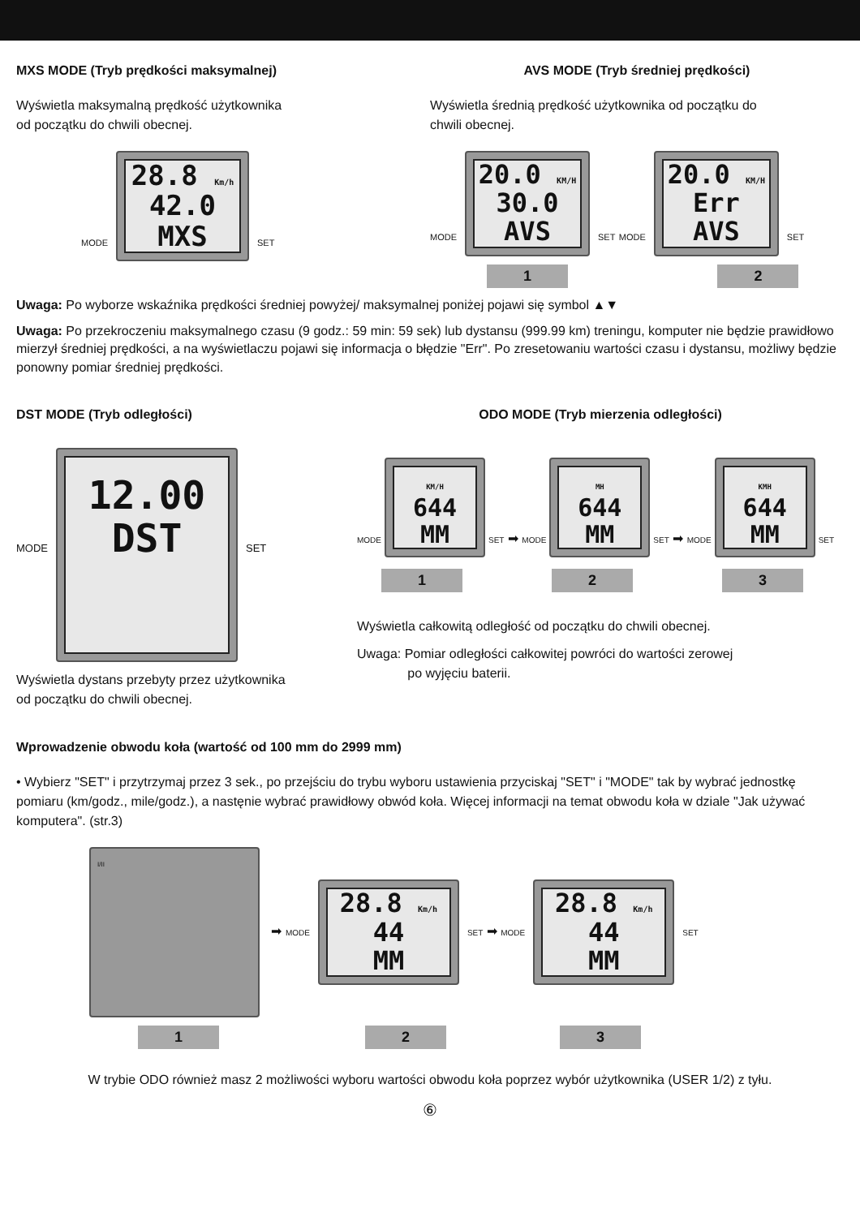MXS MODE (Tryb prędkości maksymalnej)
Wyświetla maksymalną prędkość użytkownika
od początku do chwili obecnej.
MODE
28.8 Km/h
42.0
MXS
SET
AVS MODE (Tryb średniej prędkości)
Wyświetla średnią prędkość użytkownika od początku do
chwili obecnej.
MODE
20.0 KM/H
30.0
AVS
SET MODE
20.0 KM/H
Err
AVS
SET
1 2
Uwaga: Po wyborze wskaźnika prędkości średniej powyżej/ maksymalnej poniżej pojawi się symbol ▲▼
Uwaga: Po przekroczeniu maksymalnego czasu (9 godz.: 59 min: 59 sek) lub dystansu (999.99 km) treningu, komputer nie będzie prawidłowo mierzył średniej prędkości, a na wyświetlaczu pojawi się informacja o błędzie "Err". Po zresetowaniu wartości czasu i dystansu, możliwy będzie ponowny pomiar średniej prędkości.
DST MODE (Tryb odległości)
MODE
12.00
DST
SET
Wyświetla dystans przebyty przez użytkownika
od początku do chwili obecnej.
ODO MODE (Tryb mierzenia odległości)
MODE
KM/H
644
MM
SET ➡ MODE
MH
644
MM
SET ➡ MODE
KMH
644
MM
SET
1 2 3
Wyświetla całkowitą odległość od początku do chwili obecnej.
Uwaga: Pomiar odległości całkowitej powróci do wartości zerowej
po wyjęciu baterii.
Wprowadzenie obwodu koła (wartość od 100 mm do 2999 mm)
• Wybierz "SET" i przytrzymaj przez 3 sek., po przejściu do trybu wyboru ustawienia przyciskaj "SET" i "MODE" tak by wybrać jednostkę pomiaru (km/godz., mile/godz.), a nastęnie wybrać prawidłowy obwód koła. Więcej informacji na temat obwodu koła w dziale "Jak używać komputera". (str.3)
I/II
➡ MODE
28.8 Km/h
44
MM
SET ➡ MODE
28.8 Km/h
44
MM
SET
1 2 3
W trybie ODO również masz 2 możliwości wyboru wartości obwodu koła poprzez wybór użytkownika (USER 1/2) z tyłu.
⑥